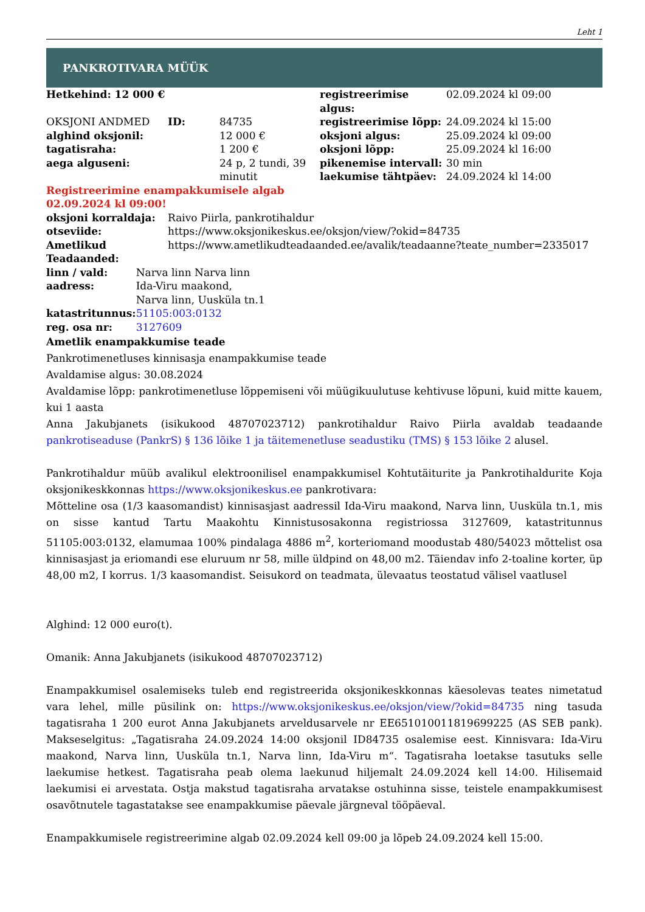Leht 1
PANKROTIVARA MÜÜK
| Hetkehind: 12 000 € | | | registreerimise algus: | 02.09.2024 kl 09:00 |
| OKSJONI ANDMED | ID: | 84735 | registreerimise lõpp: | 24.09.2024 kl 15:00 |
| alghind oksjonil: | | 12 000 € | oksjoni algus: | 25.09.2024 kl 09:00 |
| tagatisraha: | | 1 200 € | oksjoni lõpp: | 25.09.2024 kl 16:00 |
| aega alguseni: | | 24 p, 2 tundi, 39 minutit | pikenemise intervall: laekumise tähtpäev: | 30 min 24.09.2024 kl 14:00 |
Registreerimine enampakkumisele algab
02.09.2024 kl 09:00!
| oksjoni korraldaja: | Raivo Piirla, pankrotihaldur |
| otseviide: | https://www.oksjonikeskus.ee/oksjon/view/?okid=84735 |
| Ametlikud Teadaanded: | https://www.ametlikudteadaanded.ee/avalik/teadaanne?teate_number=2335017 |
| linn / vald: | Narva linn Narva linn |
| aadress: | Ida-Viru maakond, Narva linn, Uusküla tn.1 |
| katastritunnus: | 51105:003:0132 |
| reg. osa nr: | 3127609 |
Ametlik enampakkumise teade
Pankrotimenetluses kinnisasja enampakkumise teade
Avaldamise algus: 30.08.2024
Avaldamise lõpp: pankrotimenetluse lõppemiseni või müügikuulutuse kehtivuse lõpuni, kuid mitte kauem, kui 1 aasta
Anna Jakubjanets (isikukood 48707023712) pankrotihaldur Raivo Piirla avaldab teadaande pankrotiseaduse (PankrS) § 136 lõike 1 ja täitemenetluse seadustiku (TMS) § 153 lõike 2 alusel.
Pankrotihaldur müüb avalikul elektroonilisel enampakkumisel Kohtutäiturite ja Pankrotihaldurite Koja oksjonikeskkonnas https://www.oksjonikeskus.ee pankrotivara:
Mõtteline osa (1/3 kaasomandist) kinnisasjast aadressil Ida-Viru maakond, Narva linn, Uusküla tn.1, mis on sisse kantud Tartu Maakohtu Kinnistusosakonna registriossa 3127609, katastritunnus 51105:003:0132, elamumaa 100% pindalaga 4886 m<sup>2</sup>, korteriomand moodustab 480/54023 mõttelist osa kinnisasjast ja eriomandi ese eluruum nr 58, mille üldpind on 48,00 m2. Täiendav info 2-toaline korter, üp 48,00 m2, I korrus. 1/3 kaasomandist. Seisukord on teadmata, ülevaatus teostatud välisel vaatlusel
Alghind: 12 000 euro(t).
Omanik: Anna Jakubjanets (isikukood 48707023712)
Enampakkumisel osalemiseks tuleb end registreerida oksjonikeskkonnas käesolevas teates nimetatud vara lehel, mille püsilink on: https://www.oksjonikeskus.ee/oksjon/view/?okid=84735 ning tasuda tagatisraha 1 200 eurot Anna Jakubjanets arveldusarvele nr EE651010011819699225 (AS SEB pank). Makseselgitus: „Tagatisraha 24.09.2024 14:00 oksjonil ID84735 osalemise eest. Kinnisvara: Ida-Viru maakond, Narva linn, Uusküla tn.1, Narva linn, Ida-Viru m“. Tagatisraha loetakse tasutuks selle laekumise hetkest. Tagatisraha peab olema laekunud hiljemalt 24.09.2024 kell 14:00. Hilisemaid laekumisi ei arvestata. Ostja makstud tagatisraha arvatakse ostuhinna sisse, teistele enampakkumisest osavõtnutele tagastatakse see enampakkumise päevale järgneval tööpäeval.
Enampakkumisele registreerimine algab 02.09.2024 kell 09:00 ja lõpeb 24.09.2024 kell 15:00.